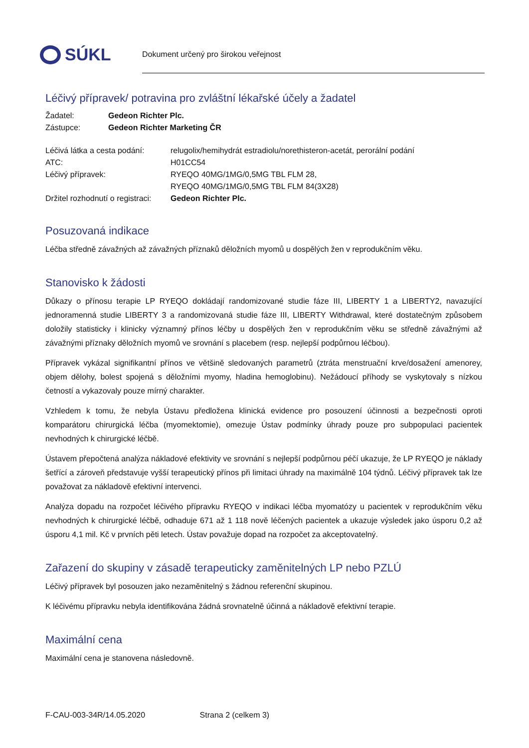SÚKL
Dokument určený pro širokou veřejnost
Léčivý přípravek/ potravina pro zvláštní lékařské účely a žadatel
| Žadatel: | Gedeon Richter Plc. |
| Zástupce: | Gedeon Richter Marketing ČR |
| Léčivá látka a cesta podání: | relugolix/hemihydrát estradiolu/norethisteron-acetát, perorální podání |
| ATC: | H01CC54 |
| Léčivý přípravek: | RYEQO 40MG/1MG/0,5MG TBL FLM 28, RYEQO 40MG/1MG/0,5MG TBL FLM 84(3X28) |
| Držitel rozhodnutí o registraci: | Gedeon Richter Plc. |
Posuzovaná indikace
Léčba středně závažných až závažných příznaků děložních myomů u dospělých žen v reprodukčním věku.
Stanovisko k žádosti
Důkazy o přínosu terapie LP RYEQO dokládají randomizované studie fáze III, LIBERTY 1 a LIBERTY2, navazující jednoramenná studie LIBERTY 3 a randomizovaná studie fáze III, LIBERTY Withdrawal, které dostatečným způsobem doložily statisticky i klinicky významný přínos léčby u dospělých žen v reprodukčním věku se středně závažnými až závažnými příznaky děložních myomů ve srovnání s placebem (resp. nejlepší podpůrnou léčbou).
Přípravek vykázal signifikantní přínos ve většině sledovaných parametrů (ztráta menstruační krve/dosažení amenorey, objem dělohy, bolest spojená s děložními myomy, hladina hemoglobinu). Nežádoucí příhody se vyskytovaly s nízkou četností a vykazovaly pouze mírný charakter.
Vzhledem k tomu, že nebyla Ústavu předložena klinická evidence pro posouzení účinnosti a bezpečnosti oproti komparátoru chirurgická léčba (myomektomie), omezuje Ústav podmínky úhrady pouze pro subpopulaci pacientek nevhodných k chirurgické léčbě.
Ústavem přepočtená analýza nákladové efektivity ve srovnání s nejlepší podpůrnou péčí ukazuje, že LP RYEQO je náklady šetřící a zároveň představuje vyšší terapeutický přínos při limitaci úhrady na maximálně 104 týdnů. Léčivý přípravek tak lze považovat za nákladově efektivní intervenci.
Analýza dopadu na rozpočet léčivého přípravku RYEQO v indikaci léčba myomatózy u pacientek v reprodukčním věku nevhodných k chirurgické léčbě, odhaduje 671 až 1 118 nově léčených pacientek a ukazuje výsledek jako úsporu 0,2 až úsporu 4,1 mil. Kč v prvních pěti letech. Ústav považuje dopad na rozpočet za akceptovatelný.
Zařazení do skupiny v zásadě terapeuticky zaměnitelných LP nebo PZLÚ
Léčivý přípravek byl posouzen jako nezaměnitelný s žádnou referenční skupinou.
K léčivému přípravku nebyla identifikována žádná srovnatelně účinná a nákladově efektivní terapie.
Maximální cena
Maximální cena je stanovena následovně.
F-CAU-003-34R/14.05.2020 Strana 2 (celkem 3)